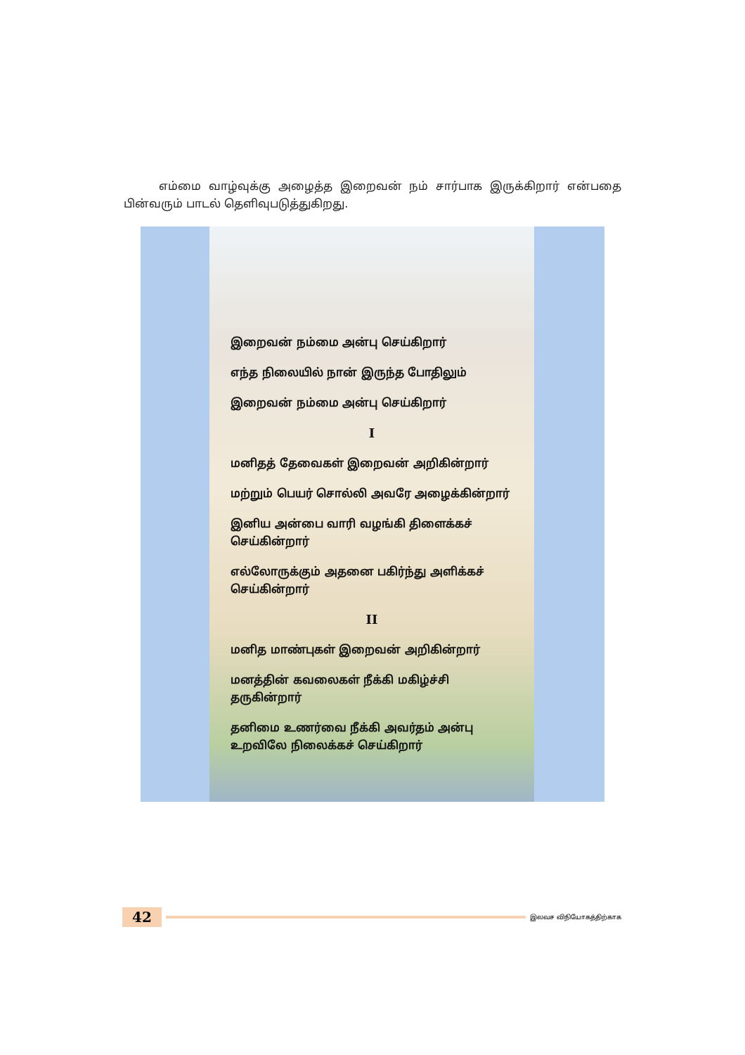எம்மை வாழ்வுக்கு அழைத்த இறைவன் நம் சார்பாக இருக்கிறார் என்பதை பின்வரும் பாடல் தெளிவுபடுத்துகிறது.
இறைவன் நம்மை அன்பு செய்கிறார்
எந்த நிலையில் நான் இருந்த போதிலும்
இறைவன் நம்மை அன்பு செய்கிறார்
I
மனிதத் தேவைகள் இறைவன் அறிகின்றார்
மற்றும் பெயர் சொல்லி அவரே அழைக்கின்றார்
இனிய அன்பை வாரி வழங்கி திளைக்கச் செய்கின்றார்
எல்லோருக்கும் அதனை பகிர்ந்து அளிக்கச் செய்கின்றார்
II
மனித மாண்புகள் இறைவன் அறிகின்றார்
மனத்தின் கவலைகள் நீக்கி மகிழ்ச்சி தருகின்றார்
தனிமை உணர்வை நீக்கி அவர்தம் அன்பு உறவிலே நிலைக்கச் செய்கிறார்
42
இலவச விநியோகத்திற்காக